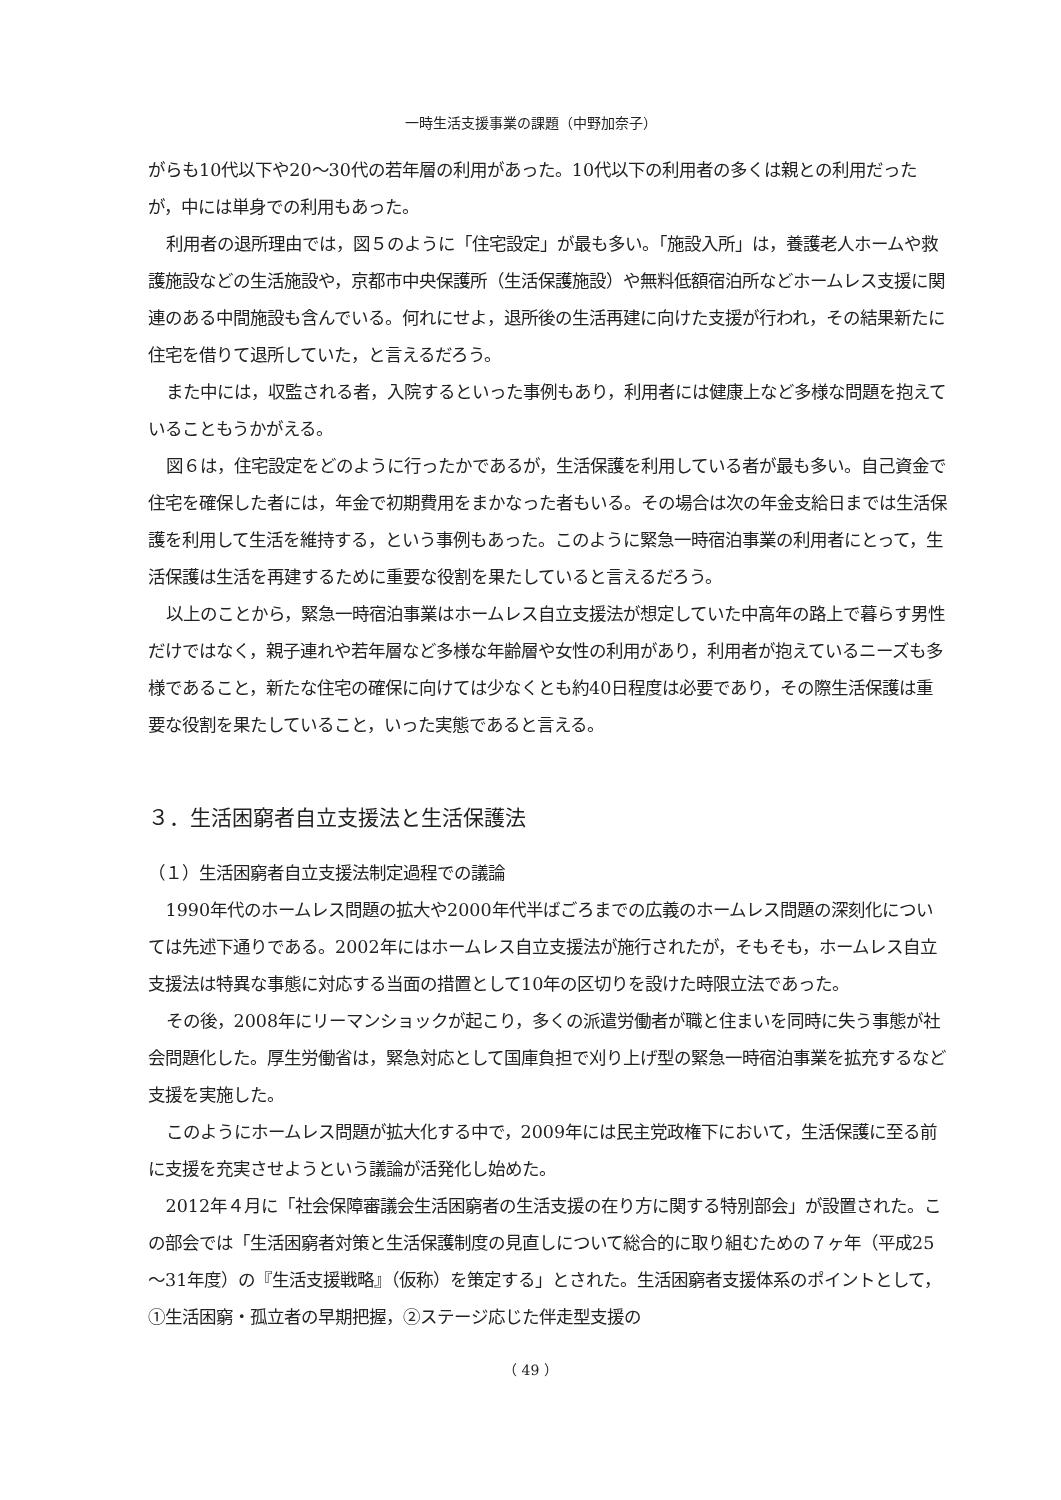一時生活支援事業の課題（中野加奈子）
がらも10代以下や20～30代の若年層の利用があった。10代以下の利用者の多くは親との利用だったが，中には単身での利用もあった。
利用者の退所理由では，図５のように「住宅設定」が最も多い。「施設入所」は，養護老人ホームや救護施設などの生活施設や，京都市中央保護所（生活保護施設）や無料低額宿泊所などホームレス支援に関連のある中間施設も含んでいる。何れにせよ，退所後の生活再建に向けた支援が行われ，その結果新たに住宅を借りて退所していた，と言えるだろう。
また中には，収監される者，入院するといった事例もあり，利用者には健康上など多様な問題を抱えていることもうかがえる。
図６は，住宅設定をどのように行ったかであるが，生活保護を利用している者が最も多い。自己資金で住宅を確保した者には，年金で初期費用をまかなった者もいる。その場合は次の年金支給日までは生活保護を利用して生活を維持する，という事例もあった。このように緊急一時宿泊事業の利用者にとって，生活保護は生活を再建するために重要な役割を果たしていると言えるだろう。
以上のことから，緊急一時宿泊事業はホームレス自立支援法が想定していた中高年の路上で暮らす男性だけではなく，親子連れや若年層など多様な年齢層や女性の利用があり，利用者が抱えているニーズも多様であること，新たな住宅の確保に向けては少なくとも約40日程度は必要であり，その際生活保護は重要な役割を果たしていること，いった実態であると言える。
３．生活困窮者自立支援法と生活保護法
（１）生活困窮者自立支援法制定過程での議論
1990年代のホームレス問題の拡大や2000年代半ばごろまでの広義のホームレス問題の深刻化については先述下通りである。2002年にはホームレス自立支援法が施行されたが，そもそも，ホームレス自立支援法は特異な事態に対応する当面の措置として10年の区切りを設けた時限立法であった。
その後，2008年にリーマンショックが起こり，多くの派遣労働者が職と住まいを同時に失う事態が社会問題化した。厚生労働省は，緊急対応として国庫負担で刈り上げ型の緊急一時宿泊事業を拡充するなど支援を実施した。
このようにホームレス問題が拡大化する中で，2009年には民主党政権下において，生活保護に至る前に支援を充実させようという議論が活発化し始めた。
2012年４月に「社会保障審議会生活困窮者の生活支援の在り方に関する特別部会」が設置された。この部会では「生活困窮者対策と生活保護制度の見直しについて総合的に取り組むための７ヶ年（平成25～31年度）の『生活支援戦略』（仮称）を策定する」とされた。生活困窮者支援体系のポイントとして，①生活困窮・孤立者の早期把握，②ステージ応じた伴走型支援の
（ 49 ）